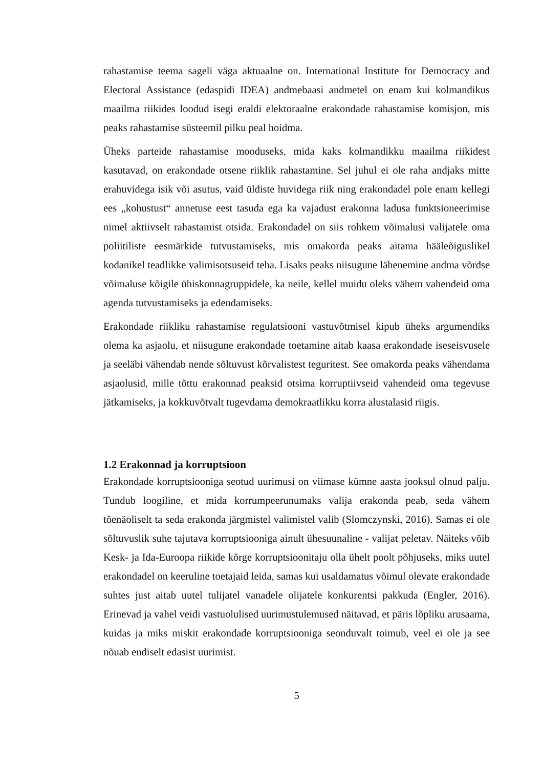rahastamise teema sageli väga aktuaalne on. International Institute for Democracy and Electoral Assistance (edaspidi IDEA) andmebaasi andmetel on enam kui kolmandikus maailma riikides loodud isegi eraldi elektoraalne erakondade rahastamise komisjon, mis peaks rahastamise süsteemil pilku peal hoidma.
Üheks parteide rahastamise mooduseks, mida kaks kolmandikku maailma riikidest kasutavad, on erakondade otsene riiklik rahastamine. Sel juhul ei ole raha andjaks mitte erahuvidega isik või asutus, vaid üldiste huvidega riik ning erakondadel pole enam kellegi ees „kohustust“ annetuse eest tasuda ega ka vajadust erakonna ladusa funktsioneerimise nimel aktiivselt rahastamist otsida. Erakondadel on siis rohkem võimalusi valijatele oma poliitiliste eesmärkide tutvustamiseks, mis omakorda peaks aitama hääleõiguslikel kodanikel teadlikke valimisotsuseid teha. Lisaks peaks niisugune lähenemine andma võrdse võimaluse kõigile ühiskonnagruppidele, ka neile, kellel muidu oleks vähem vahendeid oma agenda tutvustamiseks ja edendamiseks.
Erakondade riikliku rahastamise regulatsiooni vastuvõtmisel kipub üheks argumendiks olema ka asjaolu, et niisugune erakondade toetamine aitab kaasa erakondade iseseisvusele ja seeläbi vähendab nende sõltuvust kõrvalistest teguritest. See omakorda peaks vähendama asjaolusid, mille tõttu erakonnad peaksid otsima korruptiivseid vahendeid oma tegevuse jätkamiseks, ja kokkuvõtvalt tugevdama demokraatlikku korra alustalasid riigis.
1.2 Erakonnad ja korruptsioon
Erakondade korruptsiooniga seotud uurimusi on viimase kümne aasta jooksul olnud palju. Tundub loogiline, et mida korrumpeerunumaks valija erakonda peab, seda vähem tõenäoliselt ta seda erakonda järgmistel valimistel valib (Slomczynski, 2016). Samas ei ole sõltuvuslik suhe tajutava korruptsiooniga ainult ühesuunaline - valijat peletav. Näiteks võib Kesk- ja Ida-Euroopa riikide kõrge korruptsioonitaju olla ühelt poolt põhjuseks, miks uutel erakondadel on keeruline toetajaid leida, samas kui usaldamatus võimul olevate erakondade suhtes just aitab uutel tulijatel vanadele olijatele konkurentsi pakkuda (Engler, 2016). Erinevad ja vahel veidi vastuolulised uurimustulemused näitavad, et päris lõpliku arusaama, kuidas ja miks miskit erakondade korruptsiooniga seonduvalt toimub, veel ei ole ja see nõuab endiselt edasist uurimist.
5